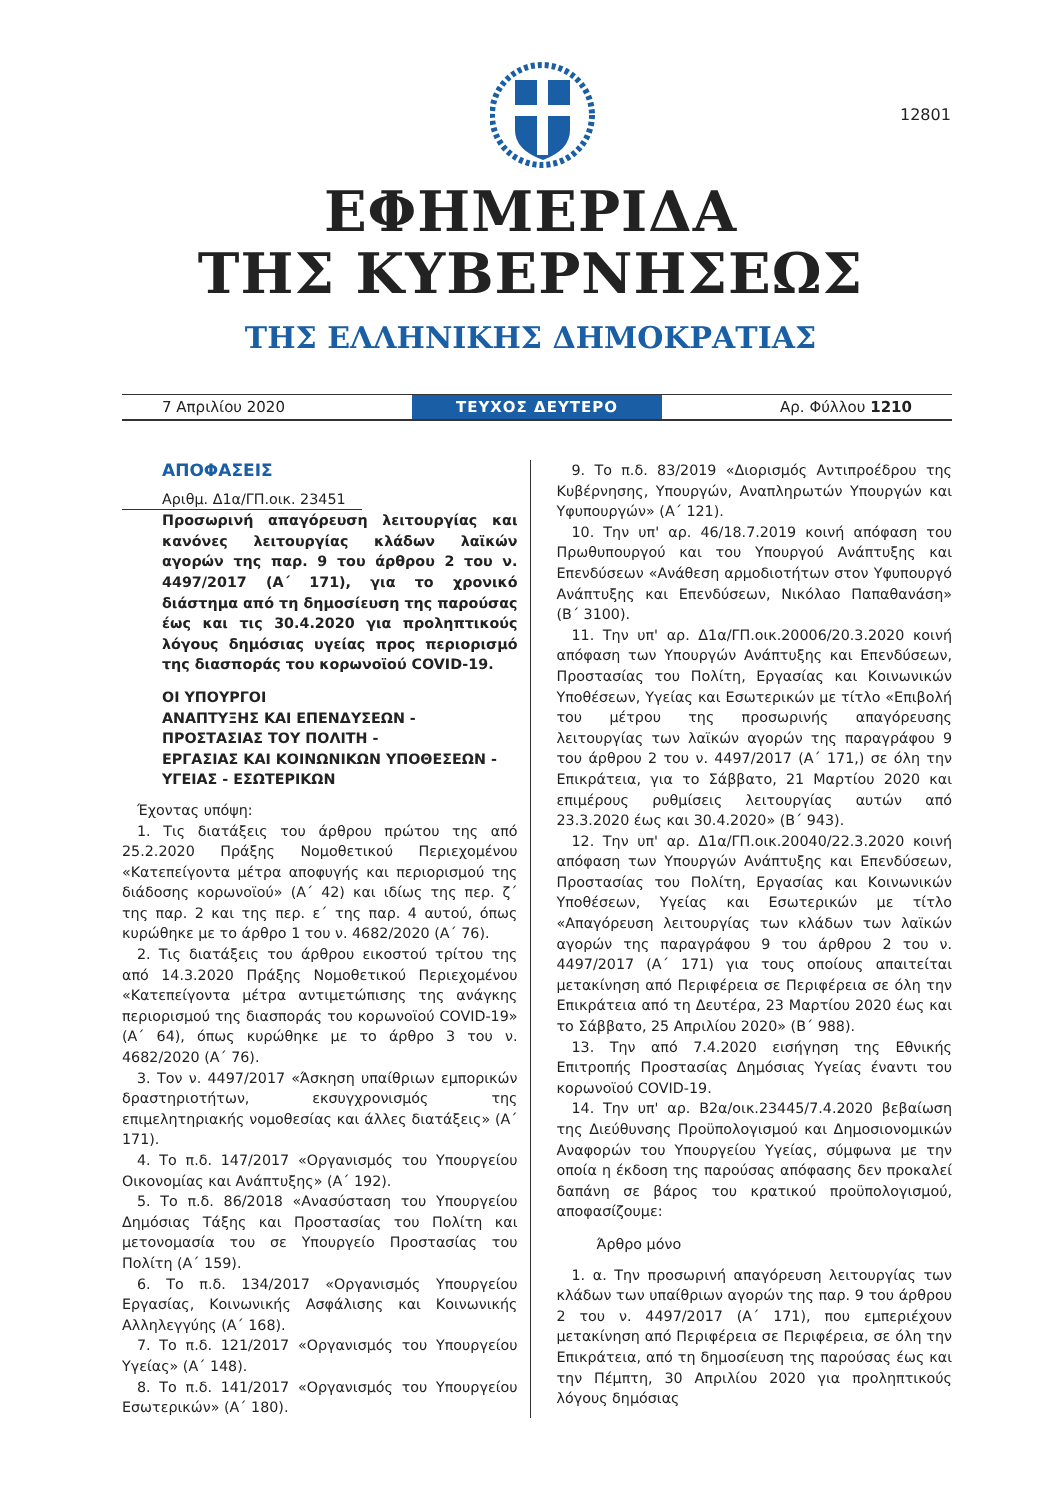12801
ΕΦΗΜΕΡΙΔΑ
ΤΗΣ ΚΥΒΕΡΝΗΣΕΩΣ
ΤΗΣ ΕΛΛΗΝΙΚΗΣ ΔΗΜΟΚΡΑΤΙΑΣ
7 Απριλίου 2020
ΤΕΥΧΟΣ ΔΕΥΤΕΡΟ
Αρ. Φύλλου 1210
ΑΠΟΦΑΣΕΙΣ
Αριθμ. Δ1α/ΓΠ.οικ. 23451
Προσωρινή απαγόρευση λειτουργίας και κανόνες λειτουργίας κλάδων λαϊκών αγορών της παρ. 9 του άρθρου 2 του ν. 4497/2017 (Α΄ 171), για το χρονικό διάστημα από τη δημοσίευση της παρούσας έως και τις 30.4.2020 για προληπτικούς λόγους δημόσιας υγείας προς περιορισμό της διασποράς του κορωνοϊού COVID-19.
ΟΙ ΥΠΟΥΡΓΟΙ
ΑΝΑΠΤΥΞΗΣ ΚΑΙ ΕΠΕΝΔΥΣΕΩΝ -
ΠΡΟΣΤΑΣΙΑΣ ΤΟΥ ΠΟΛΙΤΗ -
ΕΡΓΑΣΙΑΣ ΚΑΙ ΚΟΙΝΩΝΙΚΩΝ ΥΠΟΘΕΣΕΩΝ -
ΥΓΕΙΑΣ - ΕΣΩΤΕΡΙΚΩΝ
Έχοντας υπόψη:
1. Τις διατάξεις του άρθρου πρώτου της από 25.2.2020 Πράξης Νομοθετικού Περιεχομένου «Κατεπείγοντα μέτρα αποφυγής και περιορισμού της διάδοσης κορωνοϊού» (Α΄ 42) και ιδίως της περ. ζ΄ της παρ. 2 και της περ. ε΄ της παρ. 4 αυτού, όπως κυρώθηκε με το άρθρο 1 του ν. 4682/2020 (Α΄ 76).
2. Τις διατάξεις του άρθρου εικοστού τρίτου της από 14.3.2020 Πράξης Νομοθετικού Περιεχομένου «Κατεπείγοντα μέτρα αντιμετώπισης της ανάγκης περιορισμού της διασποράς του κορωνοϊού COVID-19» (Α΄ 64), όπως κυρώθηκε με το άρθρο 3 του ν. 4682/2020 (Α΄ 76).
3. Τον ν. 4497/2017 «Άσκηση υπαίθριων εμπορικών δραστηριοτήτων, εκσυγχρονισμός της επιμελητηριακής νομοθεσίας και άλλες διατάξεις» (Α΄ 171).
4. Το π.δ. 147/2017 «Οργανισμός του Υπουργείου Οικονομίας και Ανάπτυξης» (Α΄ 192).
5. Το π.δ. 86/2018 «Ανασύσταση του Υπουργείου Δημόσιας Τάξης και Προστασίας του Πολίτη και μετονομασία του σε Υπουργείο Προστασίας του Πολίτη (Α΄ 159).
6. Το π.δ. 134/2017 «Οργανισμός Υπουργείου Εργασίας, Κοινωνικής Ασφάλισης και Κοινωνικής Αλληλεγγύης (Α΄ 168).
7. Το π.δ. 121/2017 «Οργανισμός του Υπουργείου Υγείας» (Α΄ 148).
8. Το π.δ. 141/2017 «Οργανισμός του Υπουργείου Εσωτερικών» (Α΄ 180).
9. Το π.δ. 83/2019 «Διορισμός Αντιπροέδρου της Κυβέρνησης, Υπουργών, Αναπληρωτών Υπουργών και Υφυπουργών» (Α΄ 121).
10. Την υπ' αρ. 46/18.7.2019 κοινή απόφαση του Πρωθυπουργού και του Υπουργού Ανάπτυξης και Επενδύσεων «Ανάθεση αρμοδιοτήτων στον Υφυπουργό Ανάπτυξης και Επενδύσεων, Νικόλαο Παπαθανάση» (Β΄ 3100).
11. Την υπ' αρ. Δ1α/ΓΠ.οικ.20006/20.3.2020 κοινή απόφαση των Υπουργών Ανάπτυξης και Επενδύσεων, Προστασίας του Πολίτη, Εργασίας και Κοινωνικών Υποθέσεων, Υγείας και Εσωτερικών με τίτλο «Επιβολή του μέτρου της προσωρινής απαγόρευσης λειτουργίας των λαϊκών αγορών της παραγράφου 9 του άρθρου 2 του ν. 4497/2017 (Α΄ 171,) σε όλη την Επικράτεια, για το Σάββατο, 21 Μαρτίου 2020 και επιμέρους ρυθμίσεις λειτουργίας αυτών από 23.3.2020 έως και 30.4.2020» (Β΄ 943).
12. Την υπ' αρ. Δ1α/ΓΠ.οικ.20040/22.3.2020 κοινή απόφαση των Υπουργών Ανάπτυξης και Επενδύσεων, Προστασίας του Πολίτη, Εργασίας και Κοινωνικών Υποθέσεων, Υγείας και Εσωτερικών με τίτλο «Απαγόρευση λειτουργίας των κλάδων των λαϊκών αγορών της παραγράφου 9 του άρθρου 2 του ν. 4497/2017 (Α΄ 171) για τους οποίους απαιτείται μετακίνηση από Περιφέρεια σε Περιφέρεια σε όλη την Επικράτεια από τη Δευτέρα, 23 Μαρτίου 2020 έως και το Σάββατο, 25 Απριλίου 2020» (Β΄ 988).
13. Την από 7.4.2020 εισήγηση της Εθνικής Επιτροπής Προστασίας Δημόσιας Υγείας έναντι του κορωνοϊού COVID-19.
14. Την υπ' αρ. Β2α/οικ.23445/7.4.2020 βεβαίωση της Διεύθυνσης Προϋπολογισμού και Δημοσιονομικών Αναφορών του Υπουργείου Υγείας, σύμφωνα με την οποία η έκδοση της παρούσας απόφασης δεν προκαλεί δαπάνη σε βάρος του κρατικού προϋπολογισμού, αποφασίζουμε:
Άρθρο μόνο
1. α. Την προσωρινή απαγόρευση λειτουργίας των κλάδων των υπαίθριων αγορών της παρ. 9 του άρθρου 2 του ν. 4497/2017 (Α΄ 171), που εμπεριέχουν μετακίνηση από Περιφέρεια σε Περιφέρεια, σε όλη την Επικράτεια, από τη δημοσίευση της παρούσας έως και την Πέμπτη, 30 Απριλίου 2020 για προληπτικούς λόγους δημόσιας